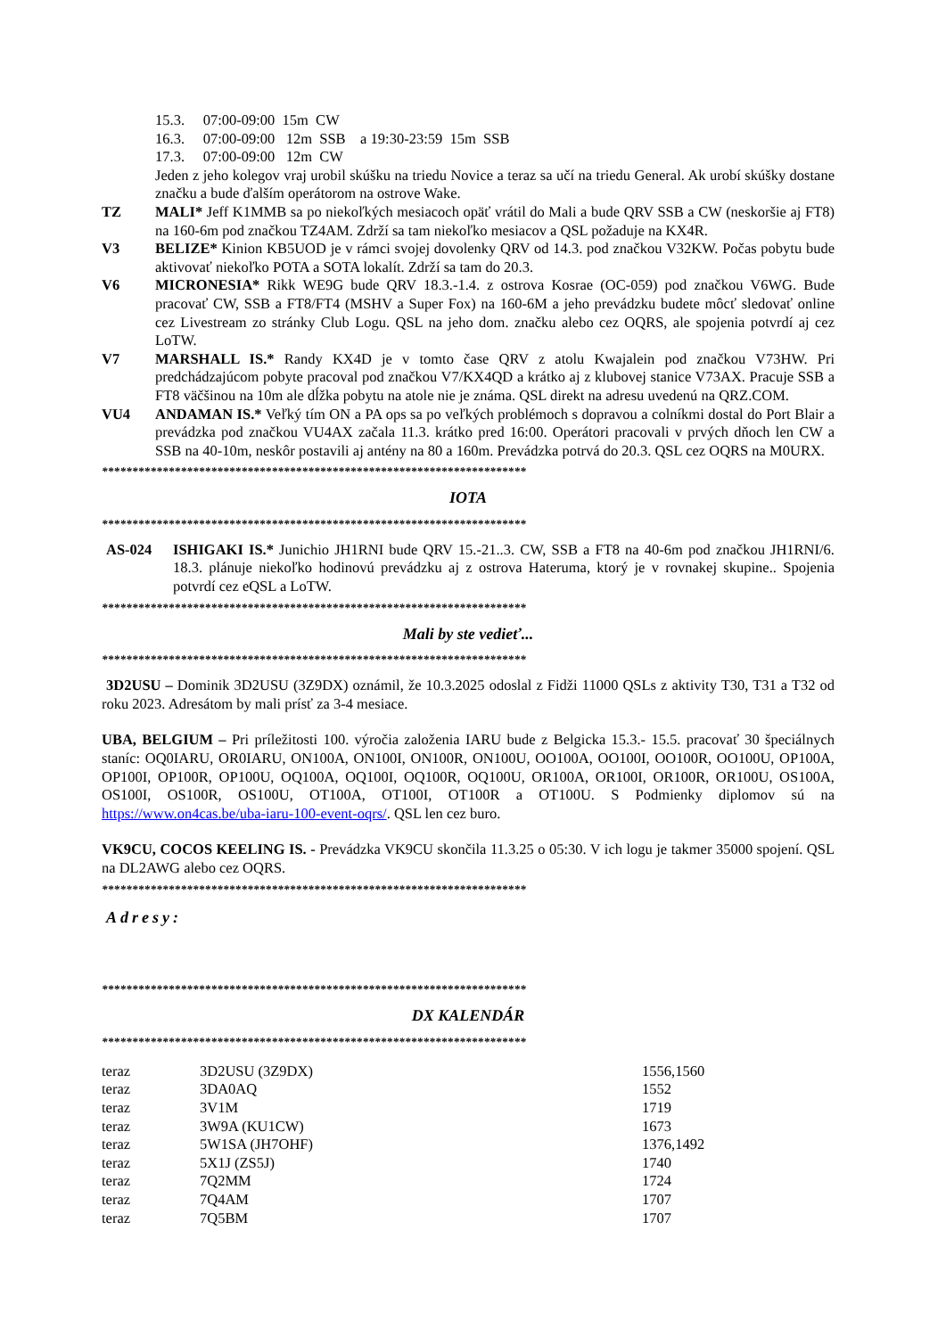15.3. 07:00-09:00 15m CW
16.3. 07:00-09:00 12m SSB a 19:30-23:59 15m SSB
17.3. 07:00-09:00 12m CW
Jeden z jeho kolegov vraj urobil skúšku na triedu Novice a teraz sa učí na triedu General. Ak urobí skúšky dostane značku a bude ďalším operátorom na ostrove Wake.
TZ MALI* Jeff K1MMB sa po niekoľkých mesiacoch opäť vrátil do Mali a bude QRV SSB a CW (neskoršie aj FT8) na 160-6m pod značkou TZ4AM. Zdrží sa tam niekoľko mesiacov a QSL požaduje na KX4R.
V3 BELIZE* Kinion KB5UOD je v rámci svojej dovolenky QRV od 14.3. pod značkou V32KW. Počas pobytu bude aktivovať niekoľko POTA a SOTA lokalít. Zdrží sa tam do 20.3.
V6 MICRONESIA* Rikk WE9G bude QRV 18.3.-1.4. z ostrova Kosrae (OC-059) pod značkou V6WG. Bude pracovať CW, SSB a FT8/FT4 (MSHV a Super Fox) na 160-6M a jeho prevádzku budete môcť sledovať online cez Livestream zo stránky Club Logu. QSL na jeho dom. značku alebo cez OQRS, ale spojenia potvrdí aj cez LoTW.
V7 MARSHALL IS.* Randy KX4D je v tomto čase QRV z atolu Kwajalein pod značkou V73HW. Pri predchádzajúcom pobyte pracoval pod značkou V7/KX4QD a krátko aj z klubovej stanice V73AX. Pracuje SSB a FT8 väčšinou na 10m ale dĺžka pobytu na atole nie je známa. QSL direkt na adresu uvedenú na QRZ.COM.
VU4 ANDAMAN IS.* Veľký tím ON a PA ops sa po veľkých problémoch s dopravou a colníkmi dostal do Port Blair a prevádzka pod značkou VU4AX začala 11.3. krátko pred 16:00. Operátori pracovali v prvých dňoch len CW a SSB na 40-10m, neskôr postavili aj antény na 80 a 160m. Prevádzka potrvá do 20.3. QSL cez OQRS na M0URX.
**********************************************************************
IOTA
**********************************************************************
AS-024 ISHIGAKI IS.* Junichio JH1RNI bude QRV 15.-21..3. CW, SSB a FT8 na 40-6m pod značkou JH1RNI/6. 18.3. plánuje niekoľko hodinovú prevádzku aj z ostrova Hateruma, ktorý je v rovnakej skupine.. Spojenia potvrdí cez eQSL a LoTW.
**********************************************************************
Mali by ste vedieť...
**********************************************************************
3D2USU – Dominik 3D2USU (3Z9DX) oznámil, že 10.3.2025 odoslal z Fidži 11000 QSLs z aktivity T30, T31 a T32 od roku 2023. Adresátom by mali prísť za 3-4 mesiace.
UBA, BELGIUM – Pri príležitosti 100. výročia založenia IARU bude z Belgicka 15.3.- 15.5. pracovať 30 špeciálnych staníc: OQ0IARU, OR0IARU, ON100A, ON100I, ON100R, ON100U, OO100A, OO100I, OO100R, OO100U, OP100A, OP100I, OP100R, OP100U, OQ100A, OQ100I, OQ100R, OQ100U, OR100A, OR100I, OR100R, OR100U, OS100A, OS100I, OS100R, OS100U, OT100A, OT100I, OT100R a OT100U. S Podmienky diplomov sú na https://www.on4cas.be/uba-iaru-100-event-oqrs/. QSL len cez buro.
VK9CU, COCOS KEELING IS. - Prevádzka VK9CU skončila 11.3.25 o 05:30. V ich logu je takmer 35000 spojení. QSL na DL2AWG alebo cez OQRS.
**********************************************************************
Adresy:
**********************************************************************
DX KALENDÁR
**********************************************************************
| teraz | 3D2USU (3Z9DX) | 1556,1560 |
| teraz | 3DA0AQ | 1552 |
| teraz | 3V1M | 1719 |
| teraz | 3W9A (KU1CW) | 1673 |
| teraz | 5W1SA (JH7OHF) | 1376,1492 |
| teraz | 5X1J (ZS5J) | 1740 |
| teraz | 7Q2MM | 1724 |
| teraz | 7Q4AM | 1707 |
| teraz | 7Q5BM | 1707 |